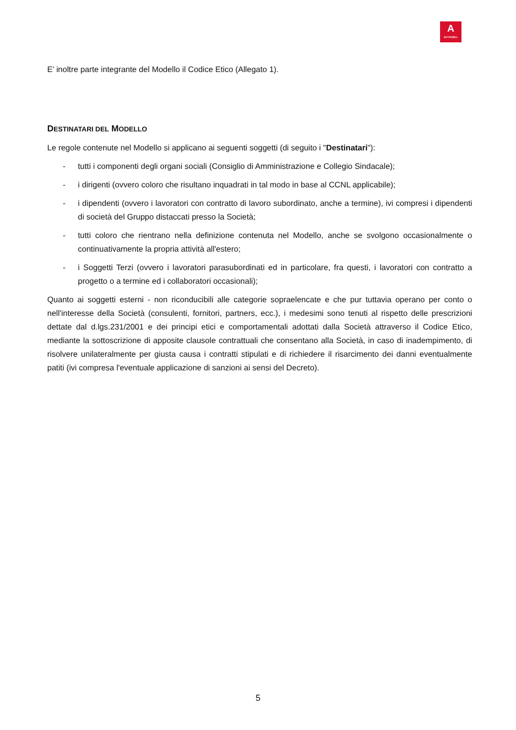A
AUTOGRILL
E’ inoltre parte integrante del Modello il Codice Etico (Allegato 1).
DESTINATARI DEL MODELLO
Le regole contenute nel Modello si applicano ai seguenti soggetti (di seguito i "Destinatari"):
- tutti i componenti degli organi sociali (Consiglio di Amministrazione e Collegio Sindacale);
- i dirigenti (ovvero coloro che risultano inquadrati in tal modo in base al CCNL applicabile);
- i dipendenti (ovvero i lavoratori con contratto di lavoro subordinato, anche a termine), ivi compresi i dipendenti di società del Gruppo distaccati presso la Società;
- tutti coloro che rientrano nella definizione contenuta nel Modello, anche se svolgono occasionalmente o continuativamente la propria attività all'estero;
- i Soggetti Terzi (ovvero i lavoratori parasubordinati ed in particolare, fra questi, i lavoratori con contratto a progetto o a termine ed i collaboratori occasionali);
Quanto ai soggetti esterni - non riconducibili alle categorie sopraelencate e che pur tuttavia operano per conto o nell'interesse della Società (consulenti, fornitori, partners, ecc.), i medesimi sono tenuti al rispetto delle prescrizioni dettate dal d.lgs.231/2001 e dei principi etici e comportamentali adottati dalla Società attraverso il Codice Etico, mediante la sottoscrizione di apposite clausole contrattuali che consentano alla Società, in caso di inadempimento, di risolvere unilateralmente per giusta causa i contratti stipulati e di richiedere il risarcimento dei danni eventualmente patiti (ivi compresa l'eventuale applicazione di sanzioni ai sensi del Decreto).
5